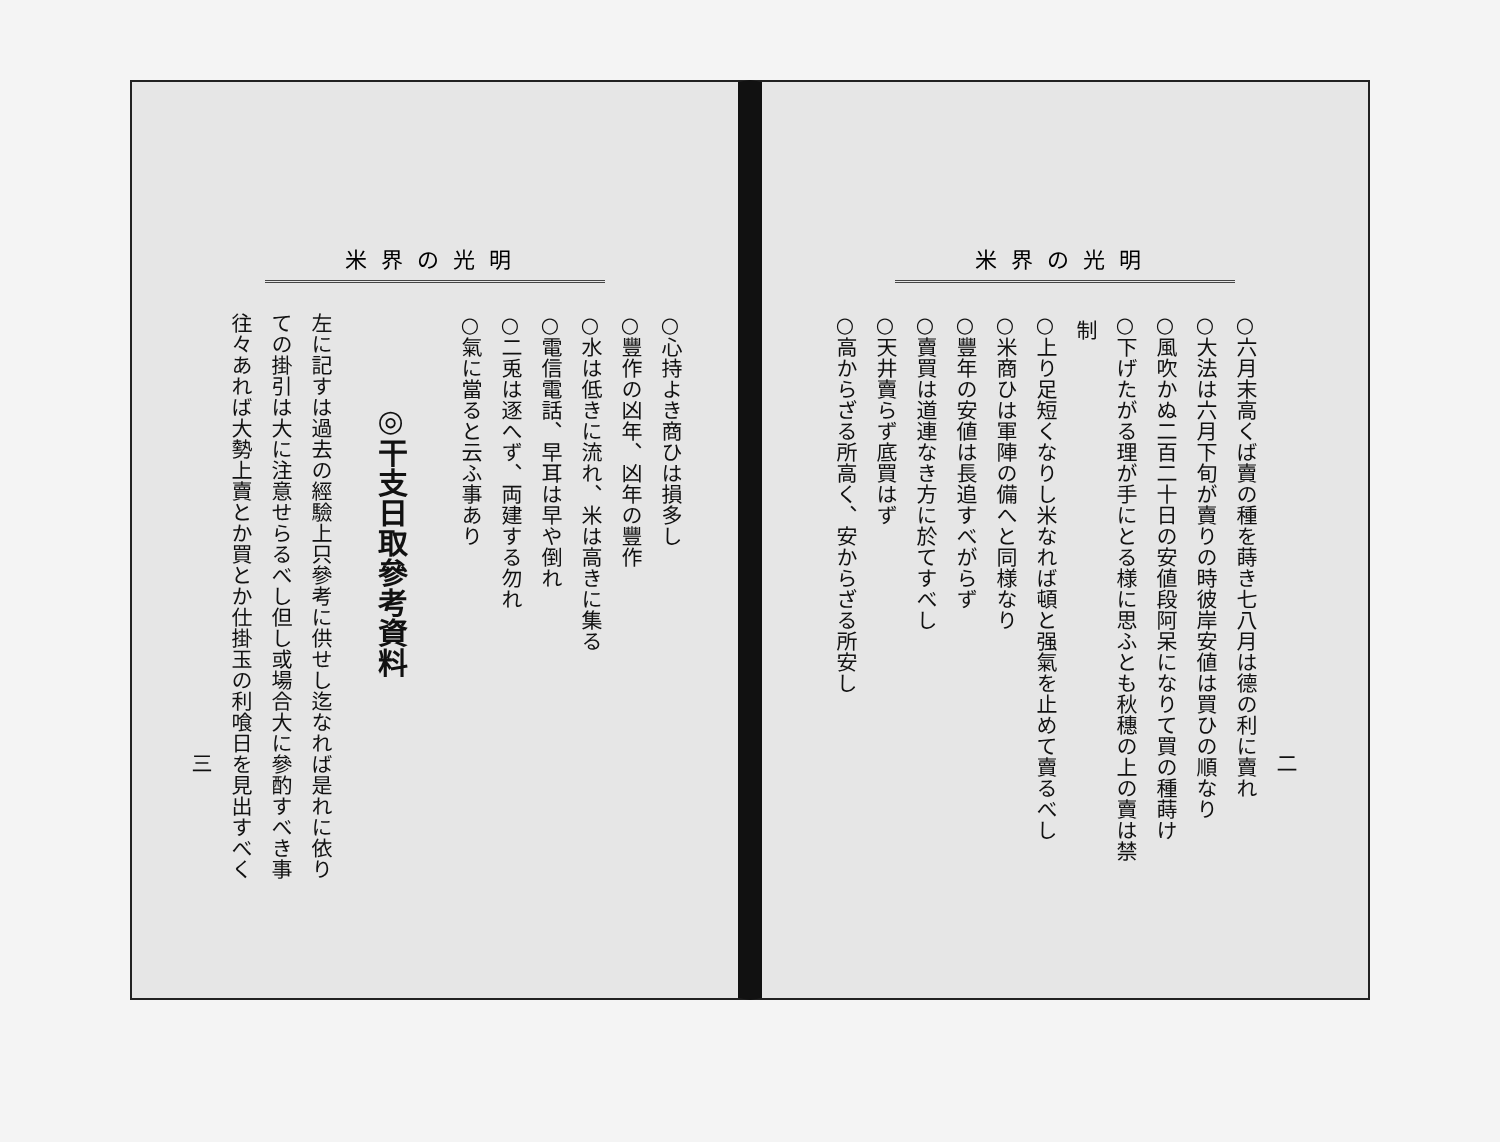米界の光明
二
○六月末高くば賣の種を蒔き七八月は德の利に賣れ
○大法は六月下旬が賣りの時彼岸安値は買ひの順なり
○風吹かぬ二百二十日の安値段阿呆になりて買の種蒔け
○下げたがる理が手にとる様に思ふとも秋穗の上の賣は禁
制
○上り足短くなりし米なれば頓と强氣を止めて賣るべし
○米商ひは軍陣の備へと同様なり
○豐年の安値は長追すべがらず
○賣買は道連なき方に於てすべし
○天井賣らず底買はず
○高からざる所高く、安からざる所安し
米界の光明
○心持よき商ひは損多し
○豐作の凶年、凶年の豐作
○水は低きに流れ、米は高きに集る
○電信電話、早耳は早や倒れ
○二兎は逐へず、両建する勿れ
○氣に當ると云ふ事あり
◎干支日取參考資料
左に記すは過去の經驗上只參考に供せし迄なれば是れに依り
ての掛引は大に注意せらるべし但し或場合大に參酌すべき事
往々あれば大勢上賣とか買とか仕掛玉の利喰日を見出すべく
三